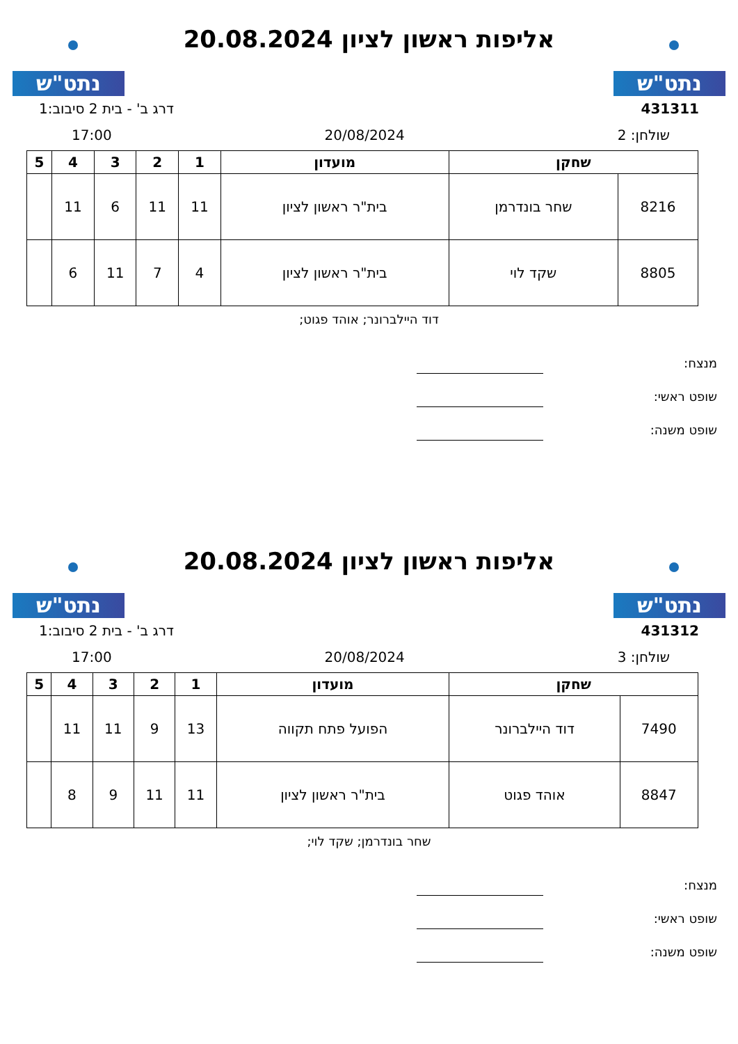נתט"ש
אליפות ראשון לציון 20.08.2024
נתט"ש
431311 דרג ב' - בית 2 סיבוב:1
שולחן: 2 20/08/2024 17:00
| שחקן | | מועדון | 1 | 2 | 3 | 4 | 5 |
| --- | --- | --- | --- | --- | --- | --- | --- |
| 8216 | שחר בונדרמן | בית"ר ראשון לציון | 11 | 11 | 6 | 11 | |
| 8805 | שקד לוי | בית"ר ראשון לציון | 4 | 7 | 11 | 6 | |
דוד היילברונר; אוהד פגוט;
מנצח:
שופט ראשי:
שופט משנה:
נתט"ש
אליפות ראשון לציון 20.08.2024
נתט"ש
431312 דרג ב' - בית 2 סיבוב:1
שולחן: 3 20/08/2024 17:00
| שחקן | | מועדון | 1 | 2 | 3 | 4 | 5 |
| --- | --- | --- | --- | --- | --- | --- | --- |
| 7490 | דוד היילברונר | הפועל פתח תקווה | 13 | 9 | 11 | 11 | |
| 8847 | אוהד פגוט | בית"ר ראשון לציון | 11 | 11 | 9 | 8 | |
שחר בונדרמן; שקד לוי;
מנצח:
שופט ראשי:
שופט משנה: